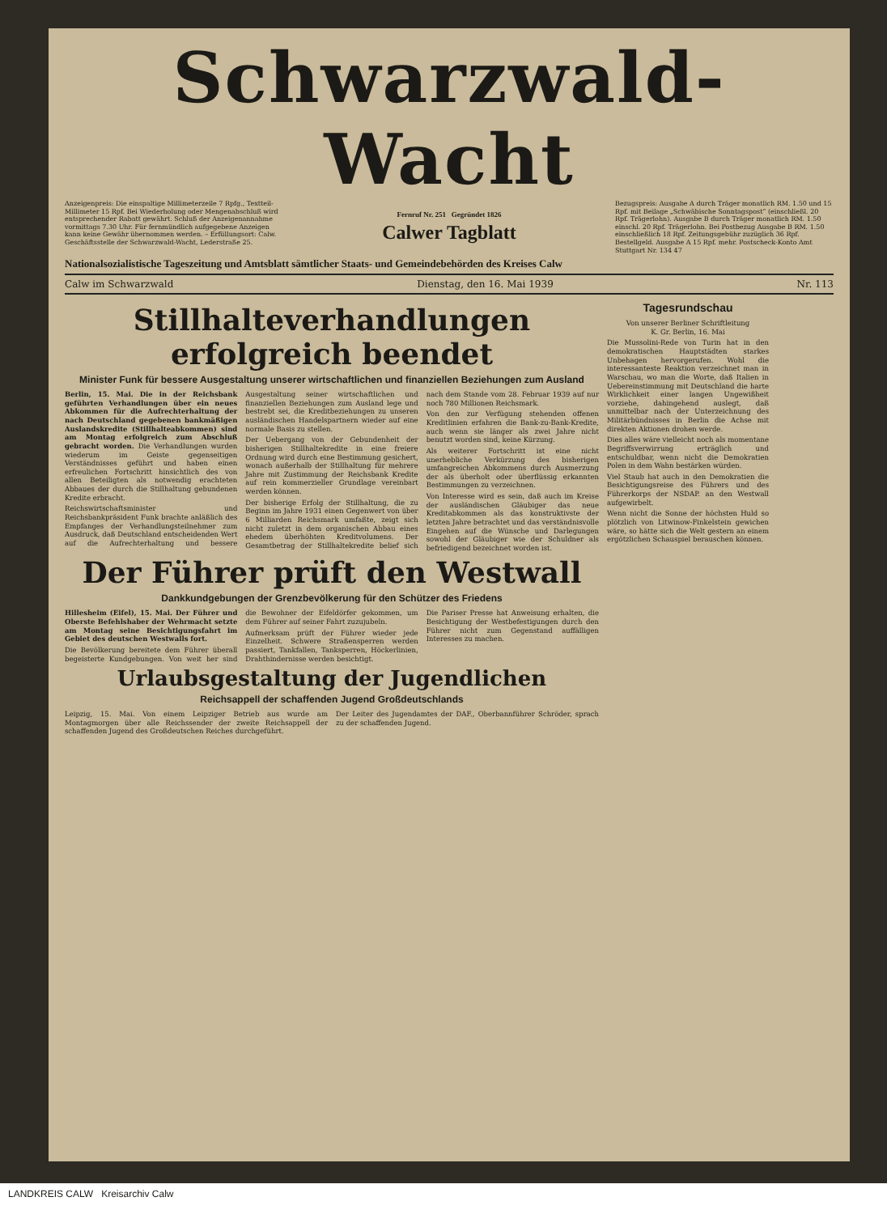Schwarzwald-Wacht
Anzeigenpreis: Die einspaltige Millimeterzeile 7 Rpfg., Textteil-Millimeter 15 Rpf. Bei Wiederholung oder Mengenabschluß wird entsprechender Rabatt gewährt. Schluß der Anzeigenannahme vormittags 7.30 Uhr. Für fernmündlich aufgegebene Anzeigen kann keine Gewähr übernommen werden. – Erfüllungsort: Calw. Geschäftsstelle der Schwarzwald-Wacht, Lederstraße 25.
Fernruf Nr. 251 Gegründet 1826
Calwer Tagblatt
Bezugspreis: Ausgabe A durch Träger monatlich RM. 1.50 und 15 Rpf. mit Beilage „Schwäbische Sonntagspost“ (einschließl. 20 Rpf. Trägerlohn). Ausgabe B durch Träger monatlich RM. 1.50 einschl. 20 Rpf. Trägerlohn. Bei Postbezug Ausgabe B RM. 1.50 einschließlich 18 Rpf. Zeitungsgebühr zuzüglich 36 Rpf. Bestellgeld. Ausgabe A 15 Rpf. mehr. Postscheck-Konto Amt Stuttgart Nr. 134 47
Nationalsozialistische Tageszeitung und Amtsblatt sämtlicher Staats- und Gemeindebehörden des Kreises Calw
Calw im Schwarzwald Dienstag, den 16. Mai 1939 Nr. 113
Stillhalteverhandlungen erfolgreich beendet
Minister Funk für bessere Ausgestaltung unserer wirtschaftlichen und finanziellen Beziehungen zum Ausland
Berlin, 15. Mai. Die in der Reichsbank geführten Verhandlungen über ein neues Abkommen für die Aufrechterhaltung der nach Deutschland gegebenen bankmäßigen Auslandskredite (Stillhalteabkommen) sind am Montag erfolgreich zum Abschluß gebracht worden. Die Verhandlungen wurden wiederum im Geiste gegenseitigen Verständnisses geführt und haben einen erfreulichen Fortschritt hinsichtlich des von allen Beteiligten als notwendig erachteten Abbaues der durch die Stillhaltung gebundenen Kredite erbracht.
Reichswirtschaftsminister und Reichsbankpräsident Funk brachte anläßlich des Empfanges der Verhandlungsteilnehmer zum Ausdruck, daß Deutschland entscheidenden Wert auf die Aufrechterhaltung und bessere Ausgestaltung seiner wirtschaftlichen und finanziellen Beziehungen zum Ausland lege und bestrebt sei, die Kreditbeziehungen zu unseren ausländischen Handelspartnern wieder auf eine normale Basis zu stellen.
Der Uebergang von der Gebundenheit der bisherigen Stillhaltekredite in eine freiere Ordnung wird durch eine Bestimmung gesichert, wonach außerhalb der Stillhaltung für mehrere Jahre mit Zustimmung der Reichsbank Kredite auf rein kommerzieller Grundlage vereinbart werden können.
Der bisherige Erfolg der Stillhaltung, die zu Beginn im Jahre 1931 einen Gegenwert von über 6 Milliarden Reichsmark umfaßte, zeigt sich nicht zuletzt in dem organischen Abbau eines ehedem überhöhten Kreditvolumens. Der Gesamtbetrag der Stillhaltekredite belief sich nach dem Stande vom 28. Februar 1939 auf nur noch 780 Millionen Reichsmark.
Von den zur Verfügung stehenden offenen Kreditlinien erfahren die Bank-zu-Bank-Kredite, auch wenn sie länger als zwei Jahre nicht benutzt worden sind, keine Kürzung.
Als weiterer Fortschritt ist eine nicht unerhebliche Verkürzung des bisherigen umfangreichen Abkommens durch Ausmerzung der als überholt oder überflüssig erkannten Bestimmungen zu verzeichnen.
Von Interesse wird es sein, daß auch im Kreise der ausländischen Gläubiger das neue Kreditabkommen als das konstruktivste der letzten Jahre betrachtet und das verständnisvolle Eingehen auf die Wünsche und Darlegungen sowohl der Gläubiger wie der Schuldner als befriedigend bezeichnet worden ist.
Der Führer prüft den Westwall
Dankkundgebungen der Grenzbevölkerung für den Schützer des Friedens
Hillesheim (Eifel), 15. Mai. Der Führer und Oberste Befehlshaber der Wehrmacht setzte am Montag seine Besichtigungsfahrt im Gebiet des deutschen Westwalls fort.
Die Bevölkerung bereitete dem Führer überall begeisterte Kundgebungen. Von weit her sind die Bewohner der Eifeldörfer gekommen, um dem Führer auf seiner Fahrt zuzujubeln.
Aufmerksam prüft der Führer wieder jede Einzelheit. Schwere Straßensperren werden passiert, Tankfallen, Tanksperren, Höckerlinien, Drahthindernisse werden besichtigt.
Die Pariser Presse hat Anweisung erhalten, die Besichtigung der Westbefestigungen durch den Führer nicht zum Gegenstand auffälligen Interesses zu machen.
Urlaubsgestaltung der Jugendlichen
Reichsappell der schaffenden Jugend Großdeutschlands
Leipzig, 15. Mai. Von einem Leipziger Betrieb aus wurde am Montagmorgen über alle Reichssender der zweite Reichsappell der schaffenden Jugend des Großdeutschen Reiches durchgeführt.
Der Leiter des Jugendamtes der DAF., Oberbannführer Schröder, sprach zu der schaffenden Jugend.
Tagesrundschau
Von unserer Berliner Schriftleitung
K. Gr. Berlin, 16. Mai
Die Mussolini-Rede von Turin hat in den demokratischen Hauptstädten starkes Unbehagen hervorgerufen. Wohl die interessanteste Reaktion verzeichnet man in Warschau, wo man die Worte, daß Italien in Uebereinstimmung mit Deutschland die harte Wirklichkeit einer langen Ungewißheit vorziehe, dahingehend auslegt, daß unmittelbar nach der Unterzeichnung des Militärbündnisses in Berlin die Achse mit direkten Aktionen drohen werde.
Dies alles wäre vielleicht noch als momentane Begriffsverwirrung erträglich und entschuldbar, wenn nicht die Demokratien Polen in dem Wahn bestärken würden.
Viel Staub hat auch in den Demokratien die Besichtigungsreise des Führers und des Führerkorps der NSDAP. an den Westwall aufgewirbelt.
Wenn nicht die Sonne der höchsten Huld so plötzlich von Litwinow-Finkelstein gewichen wäre, so hätte sich die Welt gestern an einem ergötzlichen Schauspiel berauschen können.
LANDKREIS CALW Kreisarchiv Calw